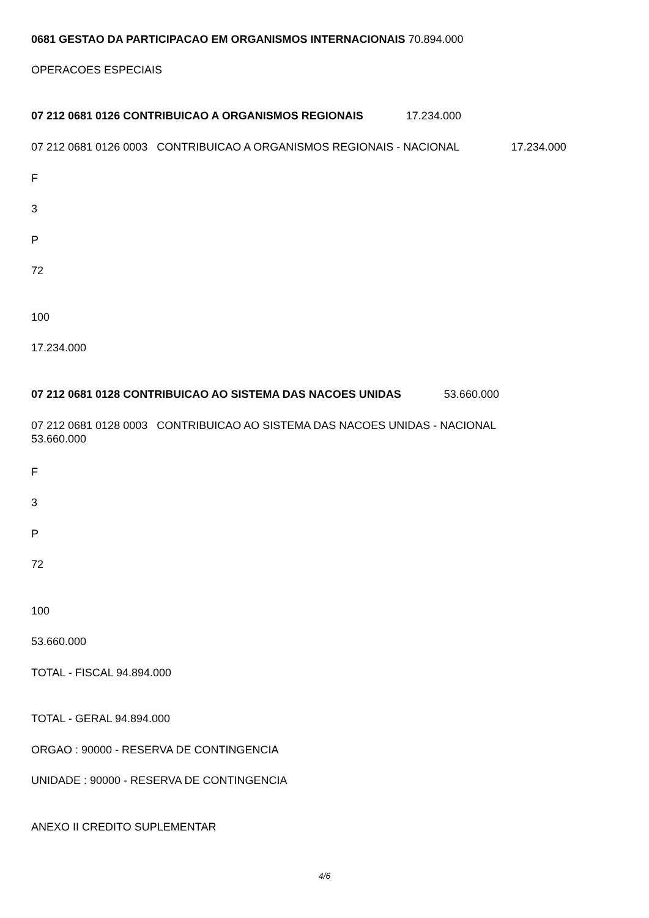0681 GESTAO DA PARTICIPACAO EM ORGANISMOS INTERNACIONAIS 70.894.000
OPERACOES ESPECIAIS
07 212 0681 0126 CONTRIBUICAO A ORGANISMOS REGIONAIS 17.234.000
07 212 0681 0126 0003 CONTRIBUICAO A ORGANISMOS REGIONAIS - NACIONAL 17.234.000
F
3
P
72
100
17.234.000
07 212 0681 0128 CONTRIBUICAO AO SISTEMA DAS NACOES UNIDAS 53.660.000
07 212 0681 0128 0003 CONTRIBUICAO AO SISTEMA DAS NACOES UNIDAS - NACIONAL
53.660.000
F
3
P
72
100
53.660.000
TOTAL - FISCAL 94.894.000
TOTAL - GERAL 94.894.000
ORGAO : 90000 - RESERVA DE CONTINGENCIA
UNIDADE : 90000 - RESERVA DE CONTINGENCIA
ANEXO II CREDITO SUPLEMENTAR
4/6